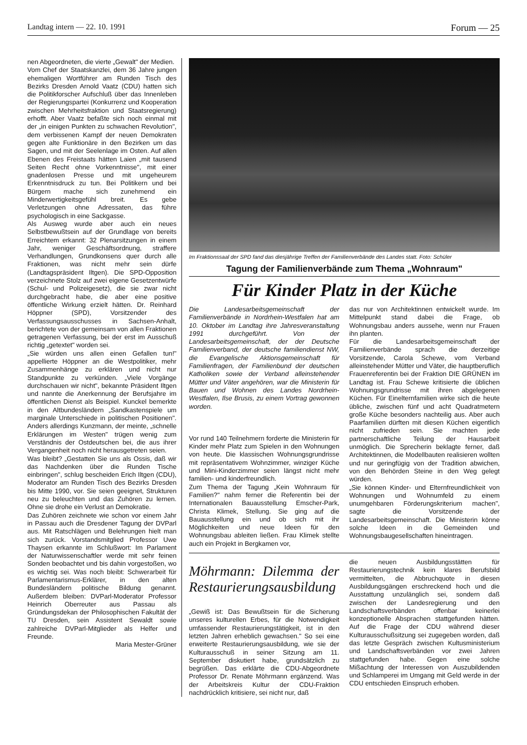Landtag intern — 22. 10. 1991 Forum — 25
nen Abgeordneten, die vierte „Gewalt" der Medien.
Vom Chef der Staatskanzlei, dem 36 Jahre jungen ehemaligen Wortführer am Runden Tisch des Bezirks Dresden Arnold Vaatz (CDU) hatten sich die Politikforscher Aufschluß über das Innenleben der Regierungspartei (Konkurrenz und Kooperation zwischen Mehrheitsfraktion und Staatsregierung) erhofft. Aber Vaatz befaßte sich noch einmal mit der „in einigen Punkten zu schwachen Revolution", dem verbissenen Kampf der neuen Demokraten gegen alte Funktionäre in den Bezirken um das Sagen, und mit der Seelenlage im Osten. Auf allen Ebenen des Freistaats hätten Laien „mit tausend Seiten Recht ohne Vorkenntnisse", mit einer gnadenlosen Presse und mit ungeheurem Erkenntnisdruck zu tun. Bei Politikern und bei Bürgern mache sich zunehmend ein Minderwertigkeitsgefühl breit. Es gebe Verletzungen ohne Adressaten, das führe psychologisch in eine Sackgasse.
Als Ausweg wurde aber auch ein neues Selbstbewußtsein auf der Grundlage von bereits Erreichtem erkannt: 32 Plenarsitzungen in einem Jahr, weniger Geschäftsordnung, straffere Verhandlungen, Grundkonsens quer durch alle Fraktionen, was nicht mehr sein dürfe (Landtagspräsident Iltgen). Die SPD-Opposition verzeichnete Stolz auf zwei eigene Gesetzentwürfe (Schul- und Polizeigesetz), die sie zwar nicht durchgebracht habe, die aber eine positive öffentliche Wirkung erzielt hätten. Dr. Reinhard Höppner (SPD), Vorsitzender des Verfassungsausschusses in Sachsen-Anhalt, berichtete von der gemeinsam von allen Fraktionen getragenen Verfassung, bei der erst im Ausschuß richtig „getextet" worden sei.
„Sie würden uns allen einen Gefallen tun!" appellierte Höppner an die Westpolitiker, mehr Zusammenhänge zu erklären und nicht nur Standpunkte zu verkünden. „Viele Vorgänge durchschauen wir nicht", bekannte Präsident Iltgen und nannte die Anerkennung der Berufsjahre im öffentlichen Dienst als Beispiel. Kunckel bemerkte in den Altbundesländern „Sandkastenspiele um marginale Unterschiede in politischen Positionen". Anders allerdings Kunzmann, der meinte, „schnelle Erklärungen im Westen" trügen wenig zum Verständnis der Ostdeutschen bei, die aus ihrer Vergangenheit noch nicht herausgetreten seien.
Was bleibt? „Gestatten Sie uns als Ossis, daß wir das Nachdenken über die Runden Tische einbringen", schlug bescheiden Erich Iltgen (CDU), Moderator am Runden Tisch des Bezirks Dresden bis Mitte 1990, vor. Sie seien geeignet, Strukturen neu zu beleuchten und das Zuhören zu lernen. Ohne sie drohe ein Verlust an Demokratie.
Das Zuhören zeichnete wie schon vor einem Jahr in Passau auch die Dresdener Tagung der DVParl aus. Mit Ratschlägen und Belehrungen hielt man sich zurück. Vorstandsmitglied Professor Uwe Thaysen erkannte im Schlußwort: Im Parlament der Naturwissenschaftler werde mit sehr feinen Sonden beobachtet und bis dahin vorgestoßen, wo es wichtig sei. Was noch bleibt: Schwerarbeit für Parlamentarismus-Erklärer, in den alten Bundesländern politische Bildung genannt. Außerdem bleiben: DVParl-Moderator Professor Heinrich Oberreuter aus Passau als Gründungsdekan der Philosophischen Fakultät der TU Dresden, sein Assistent Sewaldt sowie zahlreiche DVParl-Mitglieder als Helfer und Freunde.
Maria Mester-Grüner
Im Fraktionssaal der SPD fand das diesjährige Treffen der Familienverbände des Landes statt. Foto: Schüler
Tagung der Familienverbände zum Thema „Wohnraum"
Für Kinder Platz in der Küche
Die Landesarbeitsgemeinschaft der Familienverbände in Nordrhein-Westfalen hat am 10. Oktober im Landtag ihre Jahresveranstaltung 1991 durchgeführt. Von der Landesarbeitsgemeinschaft, der der Deutsche Familienverband, der deutsche familiendienst NW, die Evangelische Aktionsgemeinschaft für Familienfragen, der Familienbund der deutschen Katholiken sowie der Verband alleinstehender Mütter und Väter angehören, war die Ministerin für Bauen und Wohnen des Landes Nordrhein-Westfalen, Ilse Brusis, zu einem Vortrag gewonnen worden.
Vor rund 140 Teilnehmern forderte die Ministerin für Kinder mehr Platz zum Spielen in den Wohnungen von heute. Die klassischen Wohnungsgrundrisse mit repräsentativem Wohnzimmer, winziger Küche und Mini-Kinderzimmer seien längst nicht mehr familien- und kinderfreundlich.
Zum Thema der Tagung „Kein Wohnraum für Familien?" nahm ferner die Referentin bei der Internationalen Bauausstellung Emscher-Park, Christa Klimek, Stellung. Sie ging auf die Bauausstellung ein und ob sich mit ihr Möglichkeiten und neue Ideen für den Wohnungsbau ableiten ließen. Frau Klimek stellte auch ein Projekt in Bergkamen vor,
das nur von Architektinnen entwickelt wurde. Im Mittelpunkt stand dabei die Frage, ob Wohnungsbau anders aussehe, wenn nur Frauen ihn planten.
Für die Landesarbeitsgemeinschaft der Familienverbände sprach die derzeitige Vorsitzende, Carola Schewe, vom Verband alleinstehender Mütter und Väter, die hauptberuflich Frauenreferentin bei der Fraktion DIE GRÜNEN im Landtag ist. Frau Schewe kritisierte die üblichen Wohnungsgrundrisse mit ihren abgelegenen Küchen. Für Einelternfamilien wirke sich die heute übliche, zwischen fünf und acht Quadratmetern große Küche besonders nachteilig aus. Aber auch Paarfamilien dürften mit diesen Küchen eigentlich nicht zufrieden sein. Sie machten jede partnerschaftliche Teilung der Hausarbeit unmöglich. Die Sprecherin beklagte ferner, daß Architektinnen, die Modellbauten realisieren wollten und nur geringfügig von der Tradition abwichen, von den Behörden Steine in den Weg gelegt würden.
„Sie können Kinder- und Elternfreundlichkeit von Wohnungen und Wohnumfeld zu einem unumgehbaren Förderungskriterium machen", sagte die Vorsitzende der Landesarbeitsgemeinschaft. Die Ministerin könne solche Ideen in die Gemeinden und Wohnungsbaugesellschaften hineintragen.
Möhrmann: Dilemma der Restaurierungsausbildung
„Gewiß ist: Das Bewußtsein für die Sicherung unseres kulturellen Erbes, für die Notwendigkeit umfassender Restaurierungstätigkeit, ist in den letzten Jahren erheblich gewachsen." So sei eine erweiterte Restaurierungsausbildung, wie sie der Kulturausschuß in seiner Sitzung am 11. September diskutiert habe, grundsätzlich zu begrüßen. Das erklärte die CDU-Abgeordnete Professor Dr. Renate Möhrmann ergänzend. Was der Arbeitskreis Kultur der CDU-Fraktion nachdrücklich kritisiere, sei nicht nur, daß
die neuen Ausbildungsstätten für Restaurierungstechnik kein klares Berufsbild vermittelten, die Abbruchquote in diesen Ausbildungsgängen erschreckend hoch und die Ausstattung unzulänglich sei, sondern daß zwischen der Landesregierung und den Landschaftsverbänden offenbar keinerlei konzeptionelle Absprachen stattgefunden hätten. Auf die Frage der CDU während dieser Kulturausschußsitzung sei zugegeben worden, daß das letzte Gespräch zwischen Kultusministerium und Landschaftsverbänden vor zwei Jahren stattgefunden habe. Gegen eine solche Mißachtung der Interessen von Auszubildenden und Schlamperei im Umgang mit Geld werde in der CDU entschieden Einspruch erhoben.